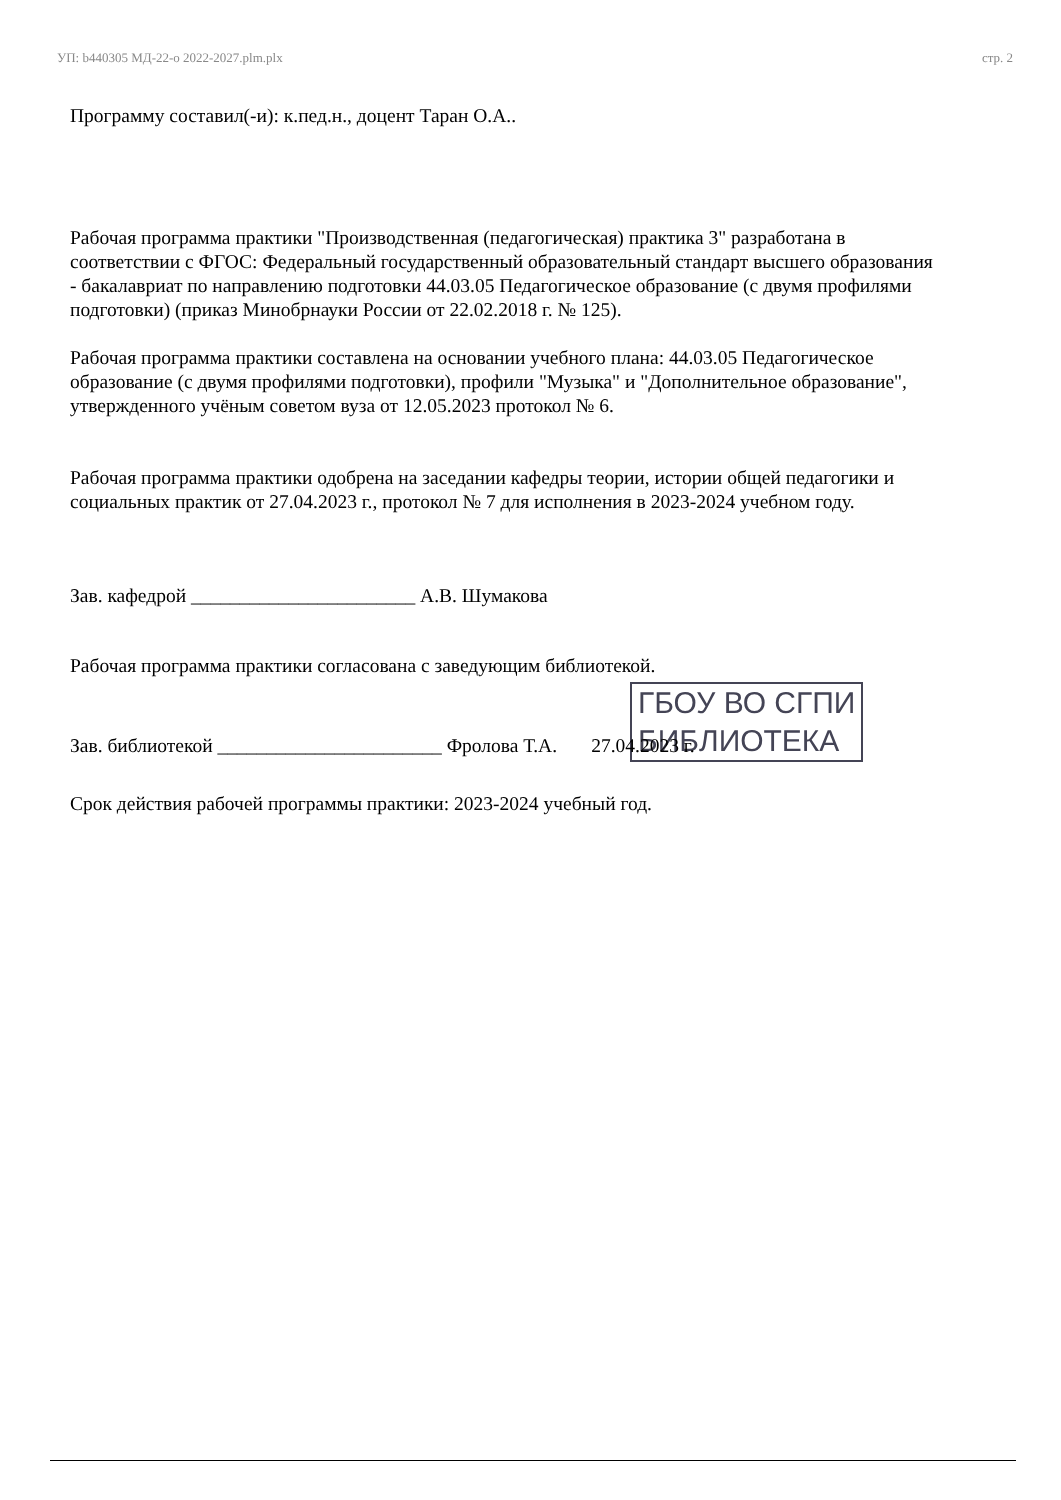УП: b440305 МД-22-о 2022-2027.plm.plx стр. 2
Программу составил(-и): к.пед.н., доцент Таран О.А..
Рабочая программа практики "Производственная (педагогическая) практика 3" разработана в соответствии с ФГОС: Федеральный государственный образовательный стандарт высшего образования - бакалавриат по направлению подготовки 44.03.05 Педагогическое образование (с двумя профилями подготовки) (приказ Минобрнауки России от 22.02.2018 г. № 125).
Рабочая программа практики составлена на основании учебного плана: 44.03.05 Педагогическое образование (с двумя профилями подготовки), профили "Музыка" и "Дополнительное образование", утвержденного учёным советом вуза от 12.05.2023 протокол № 6.
Рабочая программа практики одобрена на заседании кафедры теории, истории общей педагогики и социальных практик от 27.04.2023 г., протокол № 7 для исполнения в 2023-2024 учебном году.
Зав. кафедрой _______________________ А.В. Шумакова
Рабочая программа практики согласована с заведующим библиотекой.
ГБОУ ВО СГПИ
БИБЛИОТЕКА
Зав. библиотекой _______________________ Фролова Т.А. 27.04.2023 г.
Срок действия рабочей программы практики: 2023-2024 учебный год.